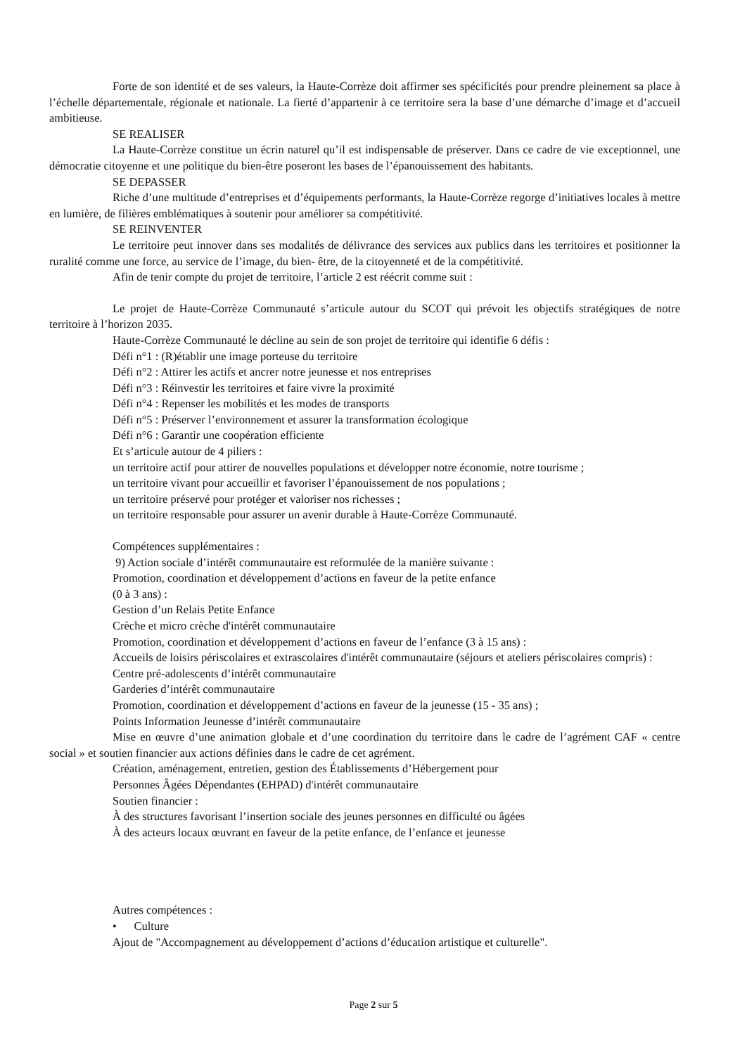Forte de son identité et de ses valeurs, la Haute-Corrèze doit affirmer ses spécificités pour prendre pleinement sa place à l’échelle départementale, régionale et nationale. La fierté d’appartenir à ce territoire sera la base d’une démarche d’image et d’accueil ambitieuse.
SE REALISER
La Haute-Corrèze constitue un écrin naturel qu’il est indispensable de préserver. Dans ce cadre de vie exceptionnel, une démocratie citoyenne et une politique du bien-être poseront les bases de l’épanouissement des habitants.
SE DEPASSER
Riche d’une multitude d’entreprises et d’équipements performants, la Haute-Corrèze regorge d’initiatives locales à mettre en lumière, de filières emblématiques à soutenir pour améliorer sa compétitivité.
SE REINVENTER
Le territoire peut innover dans ses modalités de délivrance des services aux publics dans les territoires et positionner la ruralité comme une force, au service de l’image, du bien- être, de la citoyenneté et de la compétitivité.
Afin de tenir compte du projet de territoire, l’article 2 est réécrit comme suit :
Le projet de Haute-Corrèze Communauté s’articule autour du SCOT qui prévoit les objectifs stratégiques de notre territoire à l’horizon 2035.
Haute-Corrèze Communauté le décline au sein de son projet de territoire qui identifie 6 défis :
Défi n°1 : (R)établir une image porteuse du territoire
Défi n°2 : Attirer les actifs et ancrer notre jeunesse et nos entreprises
Défi n°3 : Réinvestir les territoires et faire vivre la proximité
Défi n°4 : Repenser les mobilités et les modes de transports
Défi n°5 : Préserver l’environnement et assurer la transformation écologique
Défi n°6 : Garantir une coopération efficiente
Et s’articule autour de 4 piliers :
un territoire actif pour attirer de nouvelles populations et développer notre économie, notre tourisme ;
un territoire vivant pour accueillir et favoriser l’épanouissement de nos populations ;
un territoire préservé pour protéger et valoriser nos richesses ;
un territoire responsable pour assurer un avenir durable à Haute-Corrèze Communauté.
Compétences supplémentaires :
9) Action sociale d’intérêt communautaire est reformulée de la manière suivante :
Promotion, coordination et développement d’actions en faveur de la petite enfance
(0 à 3 ans) :
Gestion d’un Relais Petite Enfance
Crèche et micro crèche d'intérêt communautaire
Promotion, coordination et développement d’actions en faveur de l’enfance (3 à 15 ans) :
Accueils de loisirs périscolaires et extrascolaires d'intérêt communautaire (séjours et ateliers périscolaires compris) :
Centre pré-adolescents d’intérêt communautaire
Garderies d’intérêt communautaire
Promotion, coordination et développement d’actions en faveur de la jeunesse (15 - 35 ans) ;
Points Information Jeunesse d’intérêt communautaire
Mise en œuvre d’une animation globale et d’une coordination du territoire dans le cadre de l’agrément CAF « centre social » et soutien financier aux actions définies dans le cadre de cet agrément.
Création, aménagement, entretien, gestion des Établissements d’Hébergement pour
Personnes Âgées Dépendantes (EHPAD) d'intérêt communautaire
Soutien financier :
À des structures favorisant l’insertion sociale des jeunes personnes en difficulté ou âgées
À des acteurs locaux œuvrant en faveur de la petite enfance, de l’enfance et jeunesse
Autres compétences :
• Culture
Ajout de "Accompagnement au développement d’actions d’éducation artistique et culturelle".
Page 2 sur 5